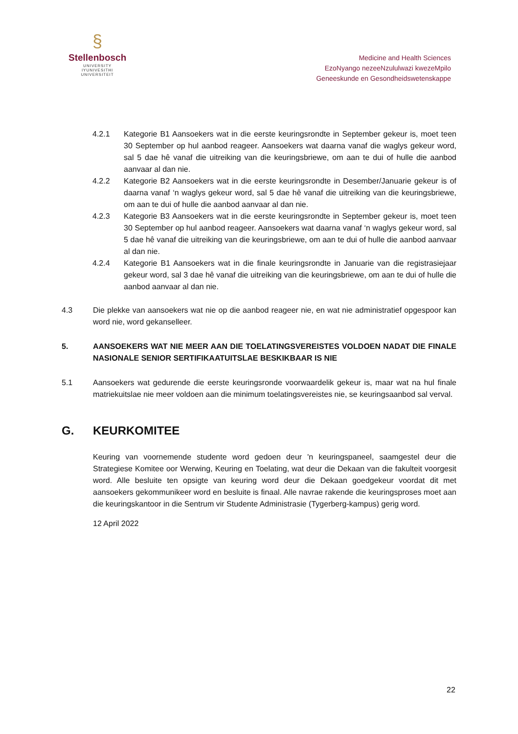§
Stellenbosch
UNIVERSITY
IYUNIVESITHI
UNIVERSITEIT
Medicine and Health Sciences
EzoNyango nezeeNzululwazi kwezeMpilo
Geneeskunde en Gesondheidswetenskappe
4.2.1 Kategorie B1 Aansoekers wat in die eerste keuringsrondte in September gekeur is, moet teen 30 September op hul aanbod reageer. Aansoekers wat daarna vanaf die waglys gekeur word, sal 5 dae hê vanaf die uitreiking van die keuringsbriewe, om aan te dui of hulle die aanbod aanvaar al dan nie.
4.2.2 Kategorie B2 Aansoekers wat in die eerste keuringsrondte in Desember/Januarie gekeur is of daarna vanaf ‘n waglys gekeur word, sal 5 dae hê vanaf die uitreiking van die keuringsbriewe, om aan te dui of hulle die aanbod aanvaar al dan nie.
4.2.3 Kategorie B3 Aansoekers wat in die eerste keuringsrondte in September gekeur is, moet teen 30 September op hul aanbod reageer. Aansoekers wat daarna vanaf ‘n waglys gekeur word, sal 5 dae hê vanaf die uitreiking van die keuringsbriewe, om aan te dui of hulle die aanbod aanvaar al dan nie.
4.2.4 Kategorie B1 Aansoekers wat in die finale keuringsrondte in Januarie van die registrasiejaar gekeur word, sal 3 dae hê vanaf die uitreiking van die keuringsbriewe, om aan te dui of hulle die aanbod aanvaar al dan nie.
4.3 Die plekke van aansoekers wat nie op die aanbod reageer nie, en wat nie administratief opgespoor kan word nie, word gekanselleer.
5. AANSOEKERS WAT NIE MEER AAN DIE TOELATINGSVEREISTES VOLDOEN NADAT DIE FINALE NASIONALE SENIOR SERTIFIKAATUITSLAE BESKIKBAAR IS NIE
5.1 Aansoekers wat gedurende die eerste keuringsronde voorwaardelik gekeur is, maar wat na hul finale matriekuitslae nie meer voldoen aan die minimum toelatingsvereistes nie, se keuringsaanbod sal verval.
G. KEURKOMITEE
Keuring van voornemende studente word gedoen deur 'n keuringspaneel, saamgestel deur die Strategiese Komitee oor Werwing, Keuring en Toelating, wat deur die Dekaan van die fakulteit voorgesit word. Alle besluite ten opsigte van keuring word deur die Dekaan goedgekeur voordat dit met aansoekers gekommunikeer word en besluite is finaal. Alle navrae rakende die keuringsproses moet aan die keuringskantoor in die Sentrum vir Studente Administrasie (Tygerberg-kampus) gerig word.
12 April 2022
22